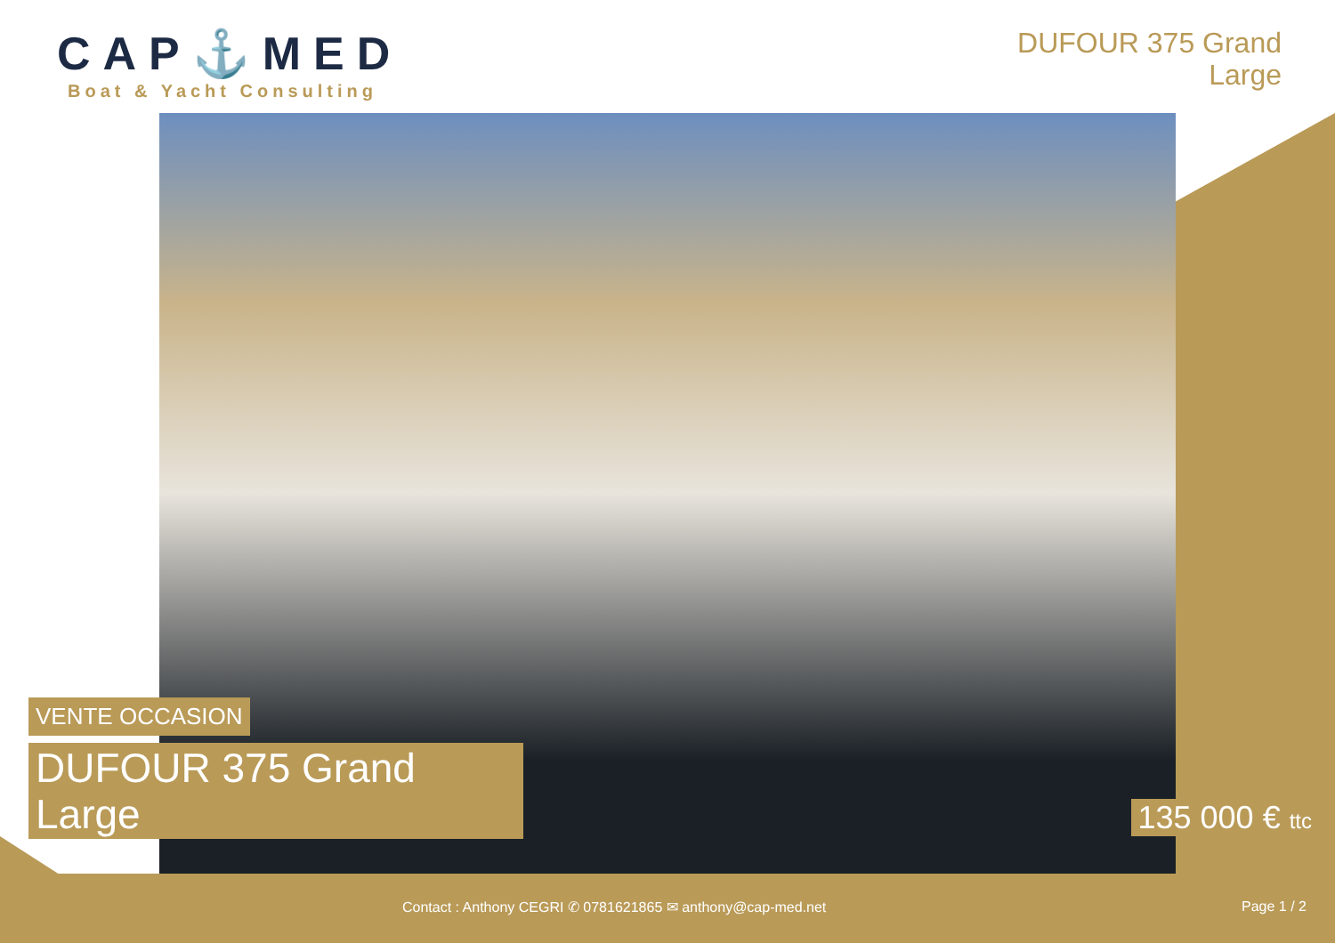CAP⚓MED
Boat & Yacht Consulting
DUFOUR 375 Grand
Large
VENTE OCCASION
DUFOUR 375 Grand
Large
135 000 € ttc
Contact : Anthony CEGRI ✆ 0781621865 ✉ anthony@cap-med.net
Page 1 / 2